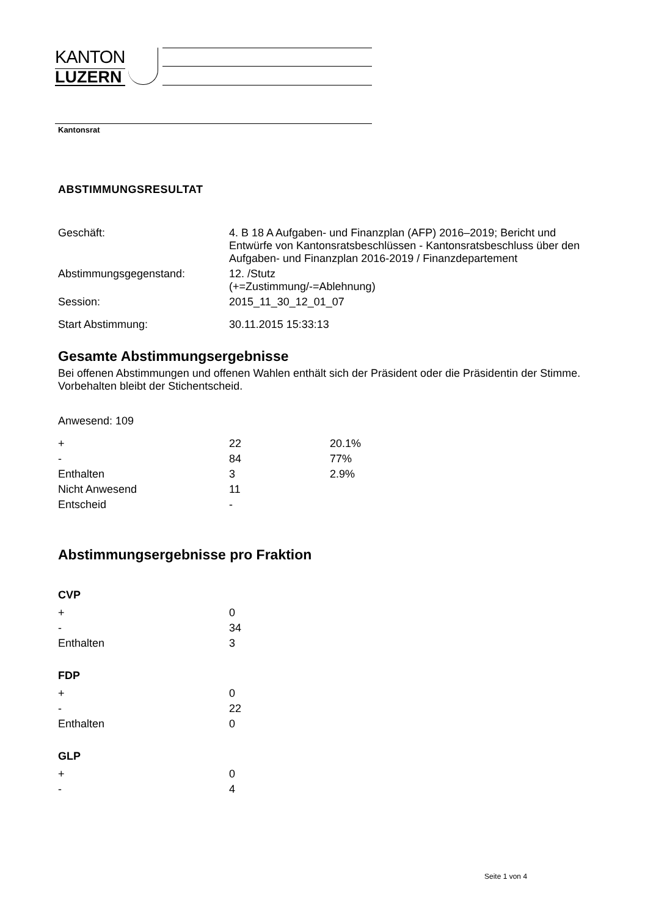KANTON
LUZERN
Kantonsrat
ABSTIMMUNGSRESULTAT
| Geschäft: | 4. B 18 A Aufgaben- und Finanzplan (AFP) 2016–2019; Bericht und Entwürfe von Kantonsratsbeschlüssen - Kantonsratsbeschluss über den Aufgaben- und Finanzplan 2016-2019 / Finanzdepartement |
| Abstimmungsgegenstand: | 12. /Stutz (+=Zustimmung/-=Ablehnung) |
| Session: | 2015_11_30_12_01_07 |
| Start Abstimmung: | 30.11.2015 15:33:13 |
Gesamte Abstimmungsergebnisse
Bei offenen Abstimmungen und offenen Wahlen enthält sich der Präsident oder die Präsidentin der Stimme. Vorbehalten bleibt der Stichentscheid.
Anwesend: 109
| + | 22 | 20.1% |
| - | 84 | 77% |
| Enthalten | 3 | 2.9% |
| Nicht Anwesend | 11 | |
| Entscheid | - | |
Abstimmungsergebnisse pro Fraktion
CVP
| + | 0 |
| - | 34 |
| Enthalten | 3 |
FDP
| + | 0 |
| - | 22 |
| Enthalten | 0 |
GLP
| + | 0 |
| - | 4 |
Seite 1 von 4